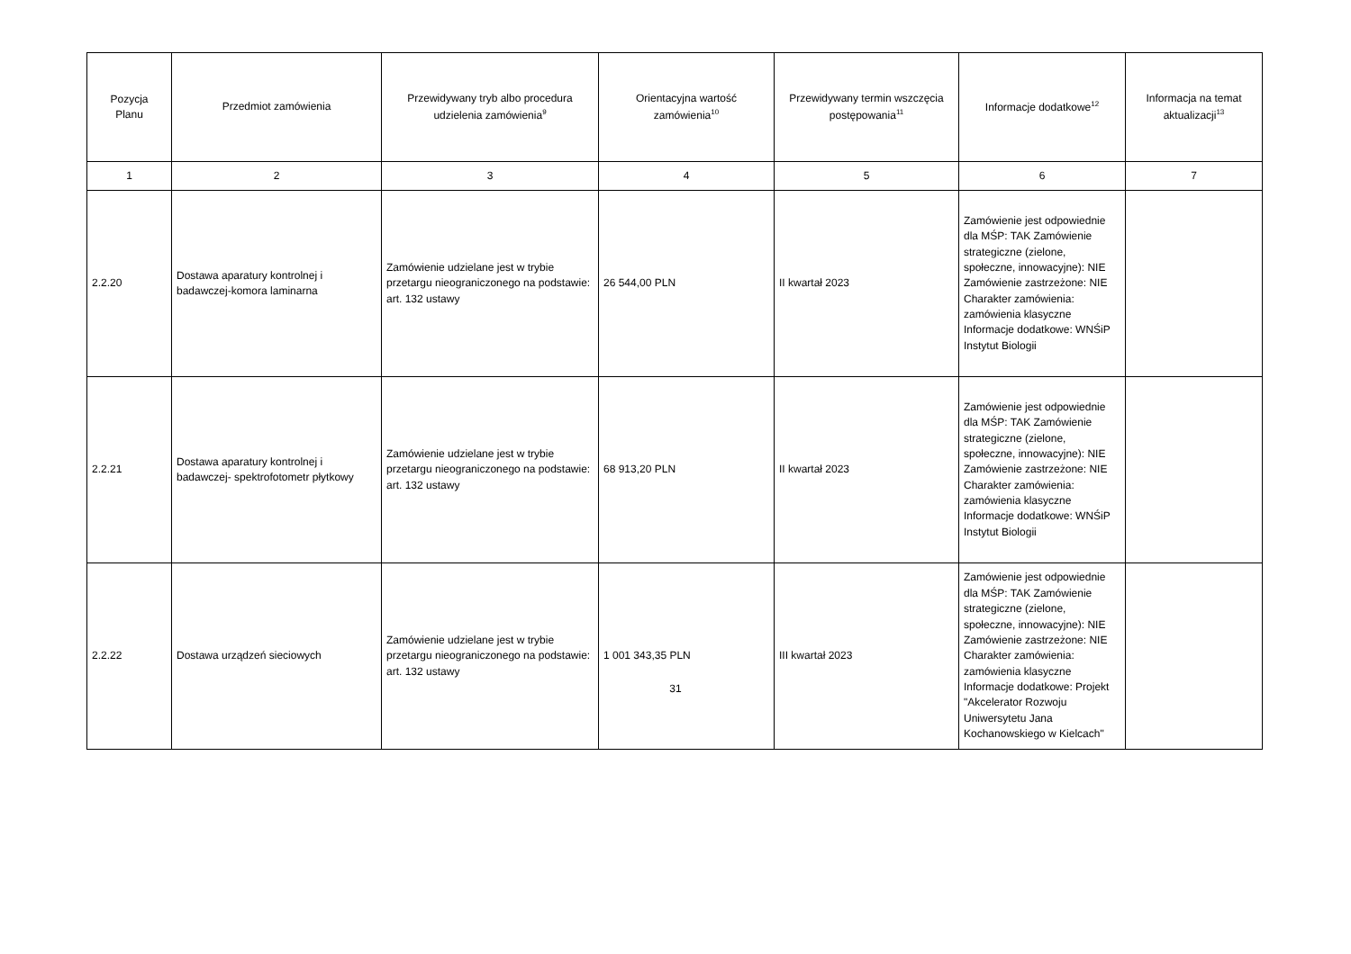| Pozycja Planu | Przedmiot zamówienia | Przewidywany tryb albo procedura udzielenia zamówienia<sup>9</sup> | Orientacyjna wartość zamówienia<sup>10</sup> | Przewidywany termin wszczęcia postępowania<sup>11</sup> | Informacje dodatkowe<sup>12</sup> | Informacja na temat aktualizacji<sup>13</sup> |
| --- | --- | --- | --- | --- | --- | --- |
| 1 | 2 | 3 | 4 | 5 | 6 | 7 |
| 2.2.20 | Dostawa aparatury kontrolnej i badawczej-komora laminarna | Zamówienie udzielane jest w trybie przetargu nieograniczonego na podstawie: art. 132 ustawy | 26 544,00 PLN | II kwartał 2023 | Zamówienie jest odpowiednie dla MŚP: TAK Zamówienie strategiczne (zielone, społeczne, innowacyjne): NIE Zamówienie zastrzeżone: NIE Charakter zamówienia: zamówienia klasyczne Informacje dodatkowe: WNŚiP Instytut Biologii | |
| 2.2.21 | Dostawa aparatury kontrolnej i badawczej- spektrofotometr płytkowy | Zamówienie udzielane jest w trybie przetargu nieograniczonego na podstawie: art. 132 ustawy | 68 913,20 PLN | II kwartał 2023 | Zamówienie jest odpowiednie dla MŚP: TAK Zamówienie strategiczne (zielone, społeczne, innowacyjne): NIE Zamówienie zastrzeżone: NIE Charakter zamówienia: zamówienia klasyczne Informacje dodatkowe: WNŚiP Instytut Biologii | |
| 2.2.22 | Dostawa urządzeń sieciowych | Zamówienie udzielane jest w trybie przetargu nieograniczonego na podstawie: art. 132 ustawy | 1 001 343,35 PLN | III kwartał 2023 | Zamówienie jest odpowiednie dla MŚP: TAK Zamówienie strategiczne (zielone, społeczne, innowacyjne): NIE Zamówienie zastrzeżone: NIE Charakter zamówienia: zamówienia klasyczne Informacje dodatkowe: Projekt "Akcelerator Rozwoju Uniwersytetu Jana Kochanowskiego w Kielcach" | |
31